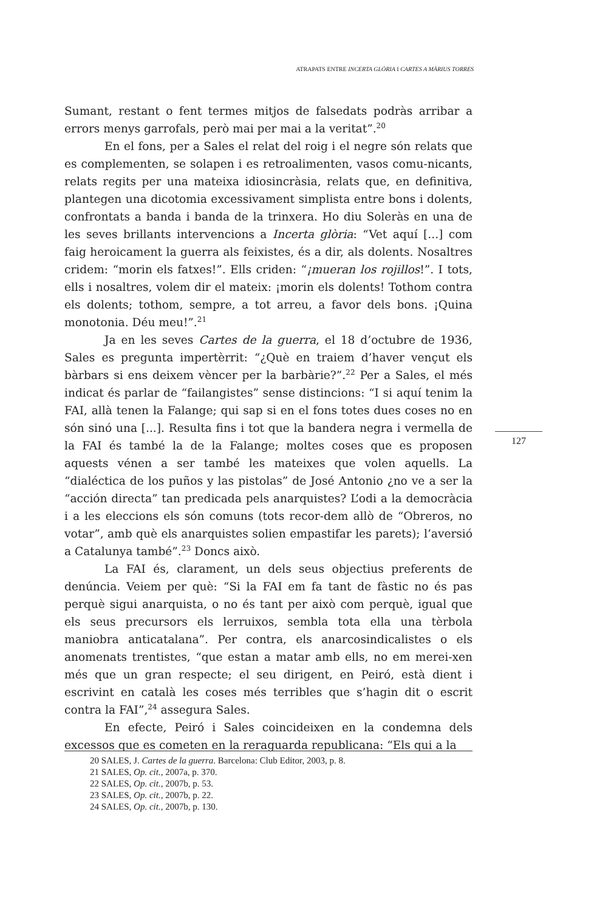ATRAPATS ENTRE INCERTA GLÒRIA I CARTES A MÀRIUS TORRES
Sumant, restant o fent termes mitjos de falsedats podràs arribar a errors menys garrofals, però mai per mai a la veritat”.<sup>20</sup>
En el fons, per a Sales el relat del roig i el negre són relats que es complementen, se solapen i es retroalimenten, vasos comu-nicants, relats regits per una mateixa idiosincràsia, relats que, en definitiva, plantegen una dicotomia excessivament simplista entre bons i dolents, confrontats a banda i banda de la trinxera. Ho diu Soleràs en una de les seves brillants intervencions a Incerta glòria: “Vet aquí [...] com faig heroicament la guerra als feixistes, és a dir, als dolents. Nosaltres cridem: “morin els fatxes!”. Ells criden: “¡mueran los rojillos!”. I tots, ells i nosaltres, volem dir el mateix: ¡morin els dolents! Tothom contra els dolents; tothom, sempre, a tot arreu, a favor dels bons. ¡Quina monotonia. Déu meu!”.<sup>21</sup>
Ja en les seves Cartes de la guerra, el 18 d’octubre de 1936, Sales es pregunta impertèrrit: “¿Què en traiem d’haver vençut els bàrbars si ens deixem vèncer per la barbàrie?”.<sup>22</sup> Per a Sales, el més indicat és parlar de “failangistes” sense distincions: “I si aquí tenim la FAI, allà tenen la Falange; qui sap si en el fons totes dues coses no en són sinó una [...]. Resulta fins i tot que la bandera negra i vermella de la FAI és també la de la Falange; moltes coses que es proposen aquests vénen a ser també les mateixes que volen aquells. La “dialéctica de los puños y las pistolas” de José Antonio ¿no ve a ser la “acción directa” tan predicada pels anarquistes? L’odi a la democràcia i a les eleccions els són comuns (tots recor-dem allò de “Obreros, no votar”, amb què els anarquistes solien empastifar les parets); l’aversió a Catalunya també”.<sup>23</sup> Doncs això.
La FAI és, clarament, un dels seus objectius preferents de denúncia. Veiem per què: “Si la FAI em fa tant de fàstic no és pas perquè sigui anarquista, o no és tant per això com perquè, igual que els seus precursors els lerruixos, sembla tota ella una tèrbola maniobra anticatalana”. Per contra, els anarcosindicalistes o els anomenats trentistes, “que estan a matar amb ells, no em merei-xen més que un gran respecte; el seu dirigent, en Peiró, està dient i escrivint en català les coses més terribles que s’hagin dit o escrit contra la FAI”,<sup>24</sup> assegura Sales.
En efecte, Peiró i Sales coincideixen en la condemna dels excessos que es cometen en la reraguarda republicana: “Els qui a la
127
20 SALES, J. Cartes de la guerra. Barcelona: Club Editor, 2003, p. 8.
21 SALES, Op. cit., 2007a, p. 370.
22 SALES, Op. cit., 2007b, p. 53.
23 SALES, Op. cit., 2007b, p. 22.
24 SALES, Op. cit., 2007b, p. 130.